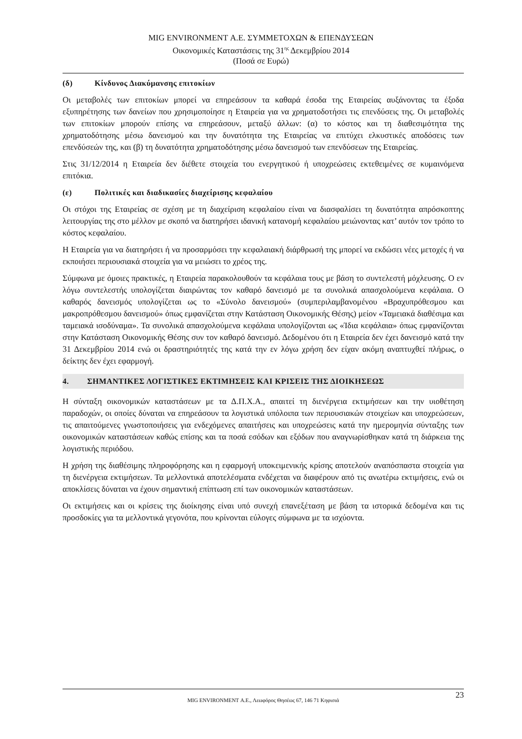MIG ENVIRONMENT Α.Ε. ΣΥΜΜΕΤΟΧΩΝ & ΕΠΕΝΔΥΣΕΩΝ
Οικονομικές Καταστάσεις της 31<sup>ης</sup> Δεκεμβρίου 2014
(Ποσά σε Ευρώ)
(δ) Κίνδυνος Διακύμανσης επιτοκίων
Οι μεταβολές των επιτοκίων μπορεί να επηρεάσουν τα καθαρά έσοδα της Εταιρείας αυξάνοντας τα έξοδα εξυπηρέτησης των δανείων που χρησιμοποίησε η Εταιρεία για να χρηματοδοτήσει τις επενδύσεις της. Οι μεταβολές των επιτοκίων μπορούν επίσης να επηρεάσουν, μεταξύ άλλων: (α) το κόστος και τη διαθεσιμότητα της χρηματοδότησης μέσω δανεισμού και την δυνατότητα της Εταιρείας να επιτύχει ελκυστικές αποδόσεις των επενδύσεών της, και (β) τη δυνατότητα χρηματοδότησης μέσω δανεισμού των επενδύσεων της Εταιρείας.
Στις 31/12/2014 η Εταιρεία δεν διέθετε στοιχεία του ενεργητικού ή υποχρεώσεις εκτεθειμένες σε κυμαινόμενα επιτόκια.
(ε) Πολιτικές και διαδικασίες διαχείρισης κεφαλαίου
Οι στόχοι της Εταιρείας σε σχέση με τη διαχείριση κεφαλαίου είναι να διασφαλίσει τη δυνατότητα απρόσκοπτης λειτουργίας της στο μέλλον με σκοπό να διατηρήσει ιδανική κατανομή κεφαλαίου μειώνοντας κατ’ αυτόν τον τρόπο το κόστος κεφαλαίου.
Η Εταιρεία για να διατηρήσει ή να προσαρμόσει την κεφαλαιακή διάρθρωσή της μπορεί να εκδώσει νέες μετοχές ή να εκποιήσει περιουσιακά στοιχεία για να μειώσει το χρέος της.
Σύμφωνα με όμοιες πρακτικές, η Εταιρεία παρακολουθούν τα κεφάλαια τους με βάση το συντελεστή μόχλευσης. Ο εν λόγω συντελεστής υπολογίζεται διαιρώντας τον καθαρό δανεισμό με τα συνολικά απασχολούμενα κεφάλαια. Ο καθαρός δανεισμός υπολογίζεται ως το «Σύνολο δανεισμού» (συμπεριλαμβανομένου «Βραχυπρόθεσμου και μακροπρόθεσμου δανεισμού» όπως εμφανίζεται στην Κατάσταση Οικονομικής Θέσης) μείον «Ταμειακά διαθέσιμα και ταμειακά ισοδύναμα». Τα συνολικά απασχολούμενα κεφάλαια υπολογίζονται ως «Ίδια κεφάλαια» όπως εμφανίζονται στην Κατάσταση Οικονομικής Θέσης συν τον καθαρό δανεισμό. Δεδομένου ότι η Εταιρεία δεν έχει δανεισμό κατά την 31 Δεκεμβρίου 2014 ενώ οι δραστηριότητές της κατά την εν λόγω χρήση δεν είχαν ακόμη αναπτυχθεί πλήρως, ο δείκτης δεν έχει εφαρμογή.
4. ΣΗΜΑΝΤΙΚΕΣ ΛΟΓΙΣΤΙΚΕΣ ΕΚΤΙΜΗΣΕΙΣ ΚΑΙ ΚΡΙΣΕΙΣ ΤΗΣ ΔΙΟΙΚΗΣΕΩΣ
Η σύνταξη οικονομικών καταστάσεων με τα Δ.Π.Χ.Α., απαιτεί τη διενέργεια εκτιμήσεων και την υιοθέτηση παραδοχών, οι οποίες δύναται να επηρεάσουν τα λογιστικά υπόλοιπα των περιουσιακών στοιχείων και υποχρεώσεων, τις απαιτούμενες γνωστοποιήσεις για ενδεχόμενες απαιτήσεις και υποχρεώσεις κατά την ημερομηνία σύνταξης των οικονομικών καταστάσεων καθώς επίσης και τα ποσά εσόδων και εξόδων που αναγνωρίσθηκαν κατά τη διάρκεια της λογιστικής περιόδου.
Η χρήση της διαθέσιμης πληροφόρησης και η εφαρμογή υποκειμενικής κρίσης αποτελούν αναπόσπαστα στοιχεία για τη διενέργεια εκτιμήσεων. Τα μελλοντικά αποτελέσματα ενδέχεται να διαφέρουν από τις ανωτέρω εκτιμήσεις, ενώ οι αποκλίσεις δύναται να έχουν σημαντική επίπτωση επί των οικονομικών καταστάσεων.
Οι εκτιμήσεις και οι κρίσεις της διοίκησης είναι υπό συνεχή επανεξέταση με βάση τα ιστορικά δεδομένα και τις προσδοκίες για τα μελλοντικά γεγονότα, που κρίνονται εύλογες σύμφωνα με τα ισχύοντα.
23
MIG ENVIRONMENT Α.Ε., Λεωφόρος Θησέως 67, 146 71 Κηφισιά